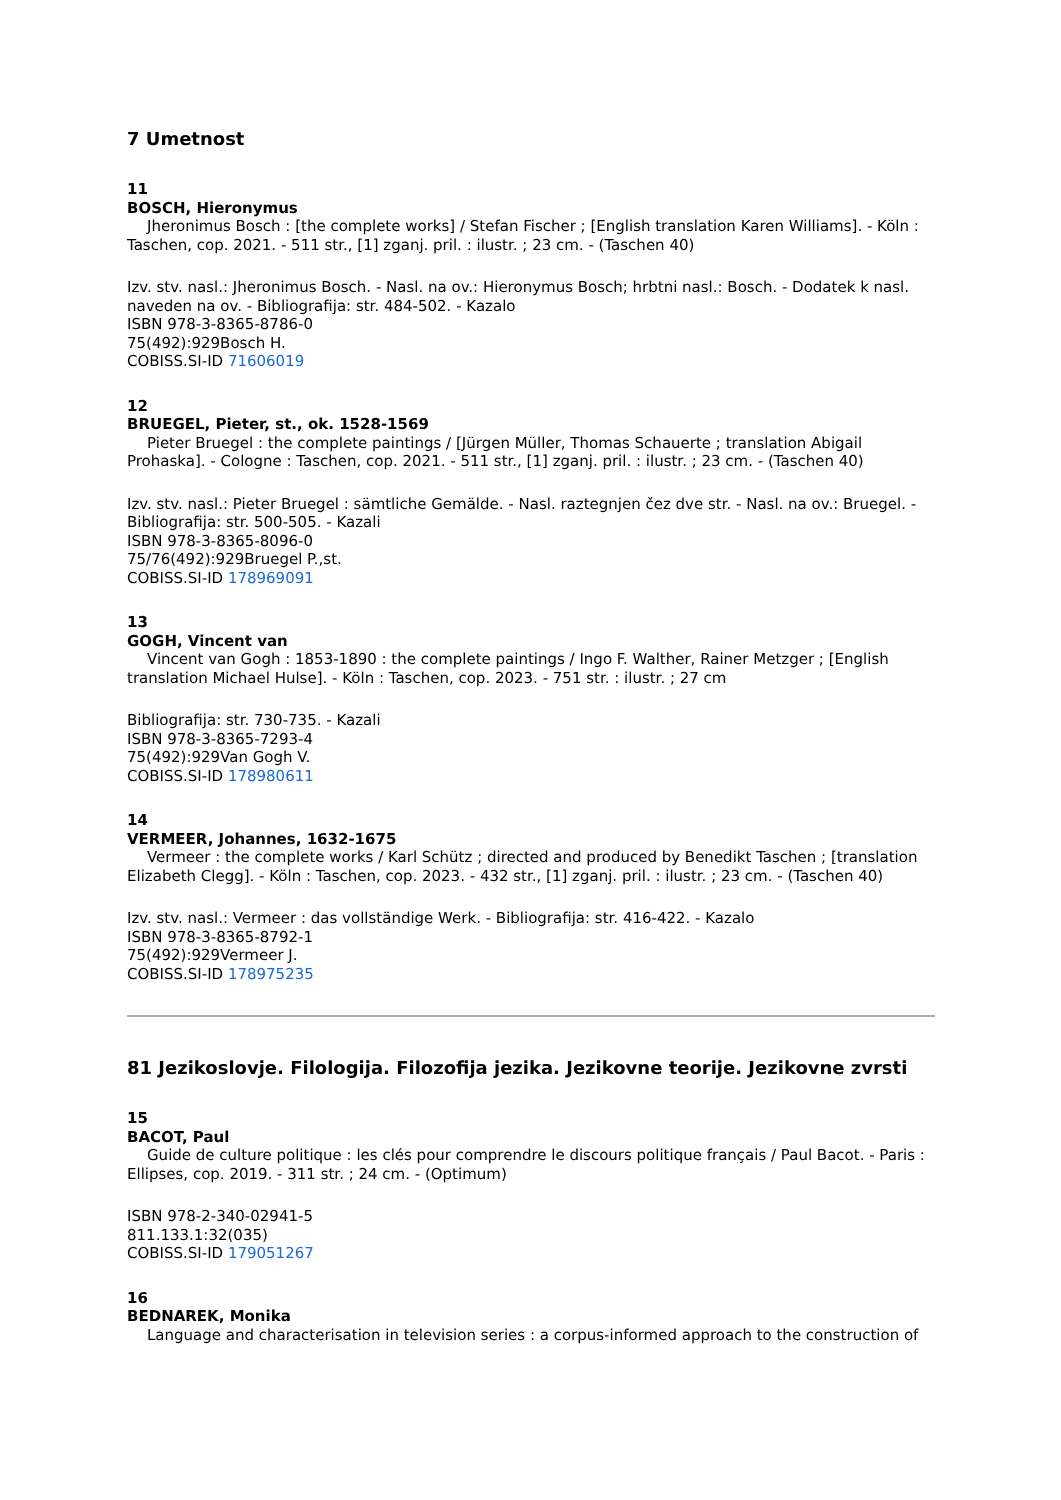7 Umetnost
11
BOSCH, Hieronymus
Jheronimus Bosch : [the complete works] / Stefan Fischer ; [English translation Karen Williams]. - Köln : Taschen, cop. 2021. - 511 str., [1] zganj. pril. : ilustr. ; 23 cm. - (Taschen 40)
Izv. stv. nasl.: Jheronimus Bosch. - Nasl. na ov.: Hieronymus Bosch; hrbtni nasl.: Bosch. - Dodatek k nasl. naveden na ov. - Bibliografija: str. 484-502. - Kazalo
ISBN 978-3-8365-8786-0
75(492):929Bosch H.
COBISS.SI-ID 71606019
12
BRUEGEL, Pieter, st., ok. 1528-1569
Pieter Bruegel : the complete paintings / [Jürgen Müller, Thomas Schauerte ; translation Abigail Prohaska]. - Cologne : Taschen, cop. 2021. - 511 str., [1] zganj. pril. : ilustr. ; 23 cm. - (Taschen 40)
Izv. stv. nasl.: Pieter Bruegel : sämtliche Gemälde. - Nasl. raztegnjen čez dve str. - Nasl. na ov.: Bruegel. - Bibliografija: str. 500-505. - Kazali
ISBN 978-3-8365-8096-0
75/76(492):929Bruegel P.,st.
COBISS.SI-ID 178969091
13
GOGH, Vincent van
Vincent van Gogh : 1853-1890 : the complete paintings / Ingo F. Walther, Rainer Metzger ; [English translation Michael Hulse]. - Köln : Taschen, cop. 2023. - 751 str. : ilustr. ; 27 cm
Bibliografija: str. 730-735. - Kazali
ISBN 978-3-8365-7293-4
75(492):929Van Gogh V.
COBISS.SI-ID 178980611
14
VERMEER, Johannes, 1632-1675
Vermeer : the complete works / Karl Schütz ; directed and produced by Benedikt Taschen ; [translation Elizabeth Clegg]. - Köln : Taschen, cop. 2023. - 432 str., [1] zganj. pril. : ilustr. ; 23 cm. - (Taschen 40)
Izv. stv. nasl.: Vermeer : das vollständige Werk. - Bibliografija: str. 416-422. - Kazalo
ISBN 978-3-8365-8792-1
75(492):929Vermeer J.
COBISS.SI-ID 178975235
81 Jezikoslovje. Filologija. Filozofija jezika. Jezikovne teorije. Jezikovne zvrsti
15
BACOT, Paul
Guide de culture politique : les clés pour comprendre le discours politique français / Paul Bacot. - Paris : Ellipses, cop. 2019. - 311 str. ; 24 cm. - (Optimum)
ISBN 978-2-340-02941-5
811.133.1:32(035)
COBISS.SI-ID 179051267
16
BEDNAREK, Monika
Language and characterisation in television series : a corpus-informed approach to the construction of